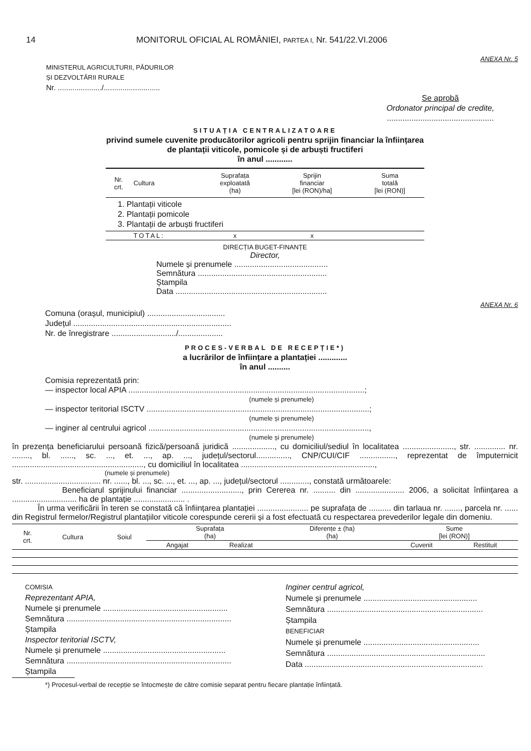14 MONITORUL OFICIAL AL ROMÂNIEI, PARTEA I, Nr. 541/22.VI.2006
ANEXA Nr. 5
MINISTERUL AGRICULTURII, PĂDURILOR
ȘI DEZVOLTĂRII RURALE
Nr. ...................../...........................
Se aprobă
Ordonator principal de credite,
................................................
SITUAȚIA CENTRALIZATOARE
privind sumele cuvenite producătorilor agricoli pentru sprijin financiar la înființarea
de plantații viticole, pomicole și de arbuști fructiferi
în anul ............
| Nr. crt. | Cultura | Suprafața exploatată (ha) | Sprijin financiar [lei (RON)/ha] | Suma totală [lei (RON)] |
| --- | --- | --- | --- | --- |
| 1. Plantații viticole | | | | |
| 2. Plantații pomicole | | | | |
| 3. Plantații de arbuști fructiferi | | | | |
| | TOTAL: | x | x | |
DIRECȚIA BUGET-FINANȚE
Director,
Numele și prenumele ..........................................
Semnătura ..........................................................
Ștampila
Data ....................................................................
ANEXA Nr. 6
Comuna (orașul, municipiul) ...................................
Județul .......................................................................
Nr. de înregistrare ............................./....................
PROCES-VERBAL DE RECEPȚIE*)
a lucrărilor de înființare a plantației .............
în anul ..........
Comisia reprezentată prin:
— inspector local APIA ..........................................................................................................;
(numele și prenumele)
— inspector teritorial ISCTV ....................................................................................................;
(numele și prenumele)
— inginer al centrului agricol ...................................................................................................,
(numele și prenumele)
în prezența beneficiarului persoană fizică/persoană juridică ..................., cu domiciliul/sediul în localitatea ......................., str. .............. nr. ........, bl. ......, sc. ..., et. ..., ap. ..., județul/sectorul..............., CNP/CUI/CIF ................, reprezentat de împuternicit ..........................................................., cu domiciliul în localitatea ............................................................,
(numele și prenumele)
str. .................................. nr. ......, bl. ..., sc. ..., et. ..., ap. ..., județul/sectorul ............., constată următoarele:
Beneficiarul sprijinului financiar ..........................., prin Cererea nr. .......... din ...................... 2006, a solicitat înființarea a ............................. ha de plantație ....................... .
În urma verificării în teren se constată că înființarea plantației ....................... pe suprafața de .......... din tarlaua nr. ......., parcela nr. ...... din Registrul fermelor/Registrul plantațiilor viticole corespunde cererii și a fost efectuată cu respectarea prevederilor legale din domeniu.
| Nr. crt. | Cultura | Soiul | Suprafața (ha) | | Diferențe ± (ha) (ha) | Sume [lei (RON)] | |
| --- | --- | --- | --- | --- | --- | --- | --- |
| | | | Angajat | Realizat | | Cuvenit | Restituit |
COMISIA
Reprezentant APIA,
Numele și prenumele ........................................................
Semnătura ..........................................................................
Ștampila
Inspector teritorial ISCTV,
Numele și prenumele .......................................................
Semnătura ..........................................................................
Ștampila
Inginer centrul agricol,
Numele și prenumele ...................................................
Semnătura ......................................................................
Ștampila
BENEFICIAR
Numele și prenumele ....................................................
Semnătura .......................................................................
Data ................................................................................
*) Procesul-verbal de recepție se întocmește de către comisie separat pentru fiecare plantație înființată.